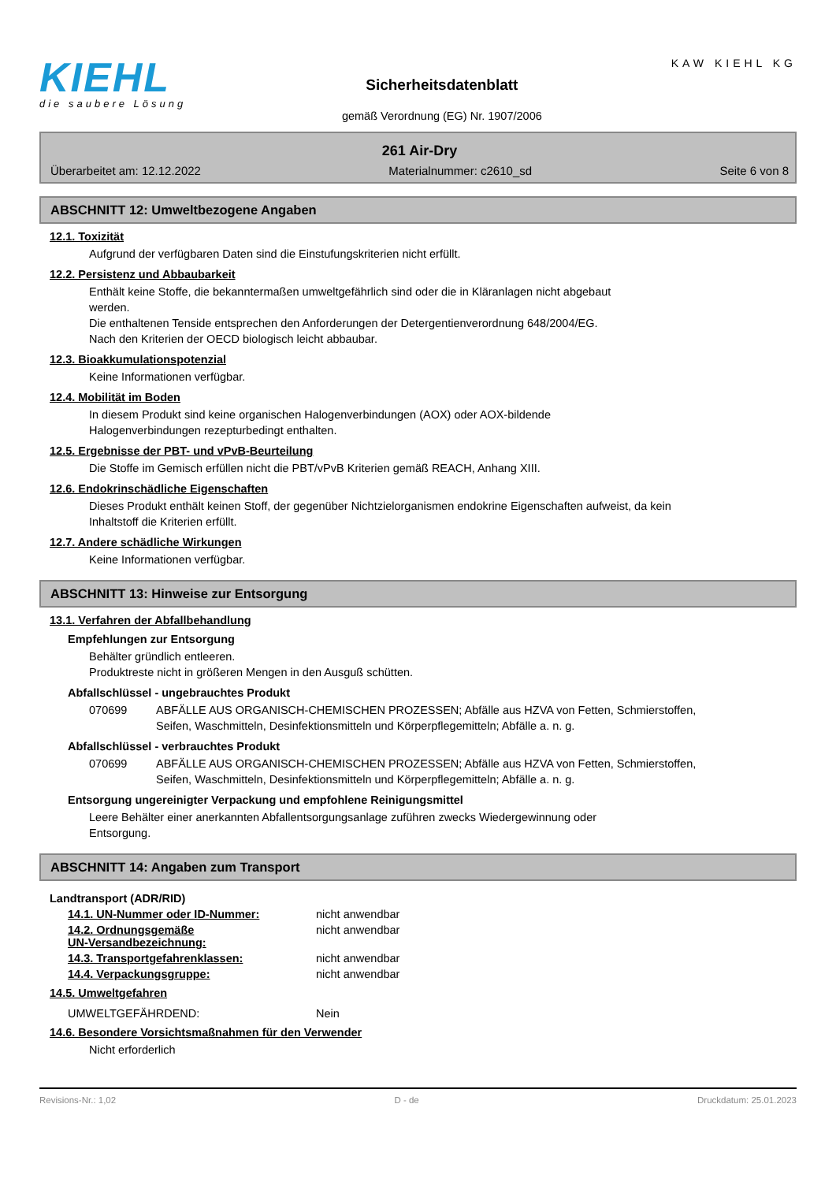KIEHL
die saubere Lösung
Sicherheitsdatenblatt
gemäß Verordnung (EG) Nr. 1907/2006
KAW KIEHL KG
261 Air-Dry
Überarbeitet am: 12.12.2022 Materialnummer: c2610_sd Seite 6 von 8
ABSCHNITT 12: Umweltbezogene Angaben
12.1. Toxizität
Aufgrund der verfügbaren Daten sind die Einstufungskriterien nicht erfüllt.
12.2. Persistenz und Abbaubarkeit
Enthält keine Stoffe, die bekanntermaßen umweltgefährlich sind oder die in Kläranlagen nicht abgebaut werden.
Die enthaltenen Tenside entsprechen den Anforderungen der Detergentienverordnung 648/2004/EG.
Nach den Kriterien der OECD biologisch leicht abbaubar.
12.3. Bioakkumulationspotenzial
Keine Informationen verfügbar.
12.4. Mobilität im Boden
In diesem Produkt sind keine organischen Halogenverbindungen (AOX) oder AOX-bildende Halogenverbindungen rezepturbedingt enthalten.
12.5. Ergebnisse der PBT- und vPvB-Beurteilung
Die Stoffe im Gemisch erfüllen nicht die PBT/vPvB Kriterien gemäß REACH, Anhang XIII.
12.6. Endokrinschädliche Eigenschaften
Dieses Produkt enthält keinen Stoff, der gegenüber Nichtzielorganismen endokrine Eigenschaften aufweist, da kein Inhaltstoff die Kriterien erfüllt.
12.7. Andere schädliche Wirkungen
Keine Informationen verfügbar.
ABSCHNITT 13: Hinweise zur Entsorgung
13.1. Verfahren der Abfallbehandlung
Empfehlungen zur Entsorgung
Behälter gründlich entleeren.
Produktreste nicht in größeren Mengen in den Ausguß schütten.
Abfallschlüssel - ungebrauchtes Produkt
070699 ABFÄLLE AUS ORGANISCH-CHEMISCHEN PROZESSEN; Abfälle aus HZVA von Fetten, Schmierstoffen, Seifen, Waschmitteln, Desinfektionsmitteln und Körperpflegemitteln; Abfälle a. n. g.
Abfallschlüssel - verbrauchtes Produkt
070699 ABFÄLLE AUS ORGANISCH-CHEMISCHEN PROZESSEN; Abfälle aus HZVA von Fetten, Schmierstoffen, Seifen, Waschmitteln, Desinfektionsmitteln und Körperpflegemitteln; Abfälle a. n. g.
Entsorgung ungereinigter Verpackung und empfohlene Reinigungsmittel
Leere Behälter einer anerkannten Abfallentsorgungsanlage zuführen zwecks Wiedergewinnung oder Entsorgung.
ABSCHNITT 14: Angaben zum Transport
Landtransport (ADR/RID)
14.1. UN-Nummer oder ID-Nummer: nicht anwendbar
14.2. Ordnungsgemäße
UN-Versandbezeichnung: nicht anwendbar
14.3. Transportgefahrenklassen: nicht anwendbar
14.4. Verpackungsgruppe: nicht anwendbar
14.5. Umweltgefahren
UMWELTGEFÄHRDEND: Nein
14.6. Besondere Vorsichtsmaßnahmen für den Verwender
Nicht erforderlich
Revisions-Nr.: 1,02 D - de Druckdatum: 25.01.2023